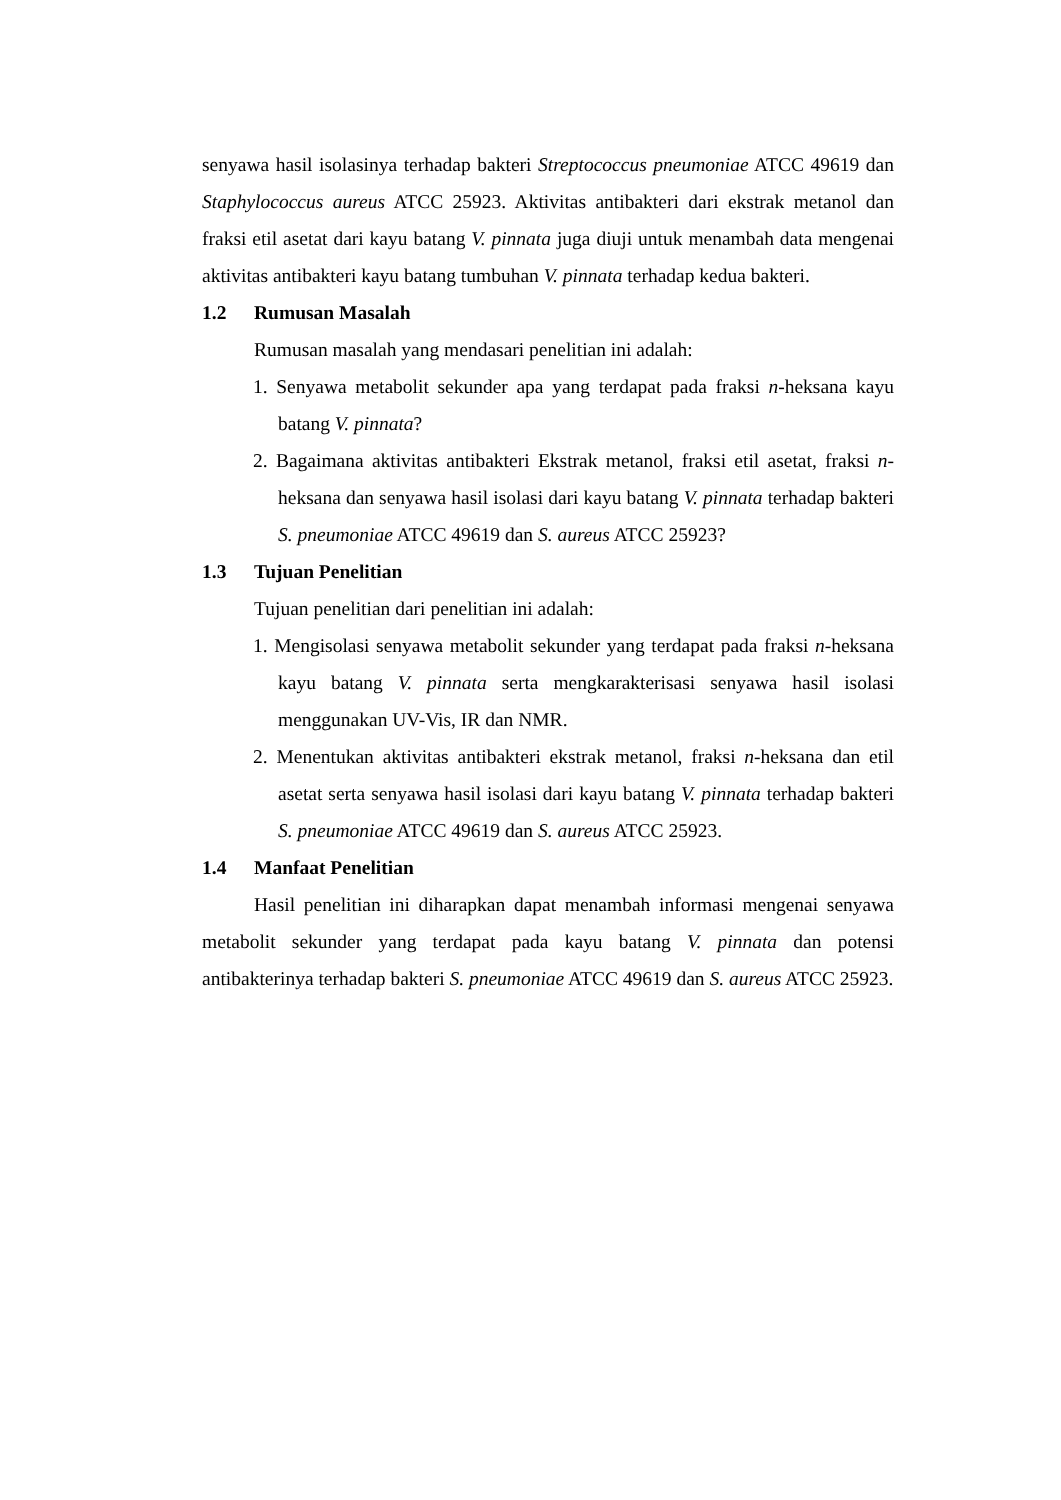senyawa hasil isolasinya terhadap bakteri Streptococcus pneumoniae ATCC 49619 dan Staphylococcus aureus ATCC 25923. Aktivitas antibakteri dari ekstrak metanol dan fraksi etil asetat dari kayu batang V. pinnata juga diuji untuk menambah data mengenai aktivitas antibakteri kayu batang tumbuhan V. pinnata terhadap kedua bakteri.
1.2 Rumusan Masalah
Rumusan masalah yang mendasari penelitian ini adalah:
1. Senyawa metabolit sekunder apa yang terdapat pada fraksi n-heksana kayu batang V. pinnata?
2. Bagaimana aktivitas antibakteri Ekstrak metanol, fraksi etil asetat, fraksi n-heksana dan senyawa hasil isolasi dari kayu batang V. pinnata terhadap bakteri S. pneumoniae ATCC 49619 dan S. aureus ATCC 25923?
1.3 Tujuan Penelitian
Tujuan penelitian dari penelitian ini adalah:
1. Mengisolasi senyawa metabolit sekunder yang terdapat pada fraksi n-heksana kayu batang V. pinnata serta mengkarakterisasi senyawa hasil isolasi menggunakan UV-Vis, IR dan NMR.
2. Menentukan aktivitas antibakteri ekstrak metanol, fraksi n-heksana dan etil asetat serta senyawa hasil isolasi dari kayu batang V. pinnata terhadap bakteri S. pneumoniae ATCC 49619 dan S. aureus ATCC 25923.
1.4 Manfaat Penelitian
Hasil penelitian ini diharapkan dapat menambah informasi mengenai senyawa metabolit sekunder yang terdapat pada kayu batang V. pinnata dan potensi antibakterinya terhadap bakteri S. pneumoniae ATCC 49619 dan S. aureus ATCC 25923.